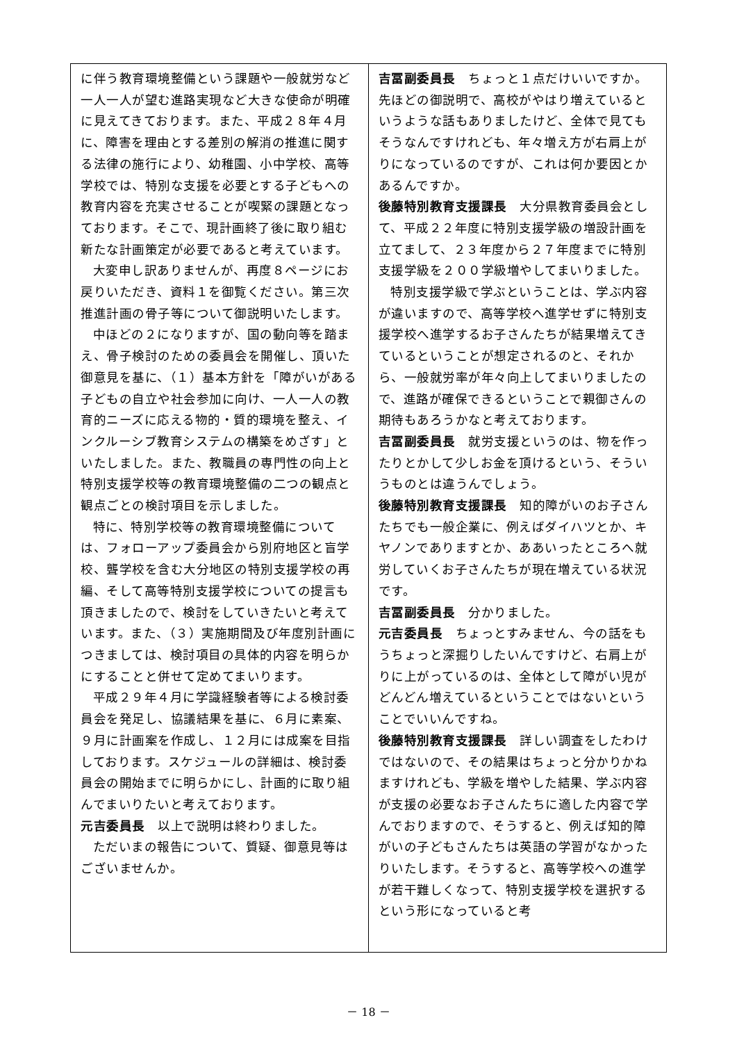に伴う教育環境整備という課題や一般就労など一人一人が望む進路実現など大きな使命が明確に見えてきております。また、平成２８年４月に、障害を理由とする差別の解消の推進に関する法律の施行により、幼稚園、小中学校、高等学校では、特別な支援を必要とする子どもへの教育内容を充実させることが喫緊の課題となっております。そこで、現計画終了後に取り組む新たな計画策定が必要であると考えています。
大変申し訳ありませんが、再度８ページにお戻りいただき、資料１を御覧ください。第三次推進計画の骨子等について御説明いたします。
中ほどの２になりますが、国の動向等を踏まえ、骨子検討のための委員会を開催し、頂いた御意見を基に、（１）基本方針を「障がいがある子どもの自立や社会参加に向け、一人一人の教育的ニーズに応える物的・質的環境を整え、インクルーシブ教育システムの構築をめざす」といたしました。また、教職員の専門性の向上と特別支援学校等の教育環境整備の二つの観点と観点ごとの検討項目を示しました。
特に、特別学校等の教育環境整備については、フォローアップ委員会から別府地区と盲学校、聾学校を含む大分地区の特別支援学校の再編、そして高等特別支援学校についての提言も頂きましたので、検討をしていきたいと考えています。また、（３）実施期間及び年度別計画につきましては、検討項目の具体的内容を明らかにすることと併せて定めてまいります。
平成２９年４月に学識経験者等による検討委員会を発足し、協議結果を基に、６月に素案、９月に計画案を作成し、１２月には成案を目指しております。スケジュールの詳細は、検討委員会の開始までに明らかにし、計画的に取り組んでまいりたいと考えております。
元吉委員長　以上で説明は終わりました。
ただいまの報告について、質疑、御意見等はございませんか。
吉冨副委員長　ちょっと１点だけいいですか。先ほどの御説明で、高校がやはり増えているというような話もありましたけど、全体で見てもそうなんですけれども、年々増え方が右肩上がりになっているのですが、これは何か要因とかあるんですか。
後藤特別教育支援課長　大分県教育委員会として、平成２２年度に特別支援学級の増設計画を立てまして、２３年度から２７年度までに特別支援学級を２００学級増やしてまいりました。
特別支援学級で学ぶということは、学ぶ内容が違いますので、高等学校へ進学せずに特別支援学校へ進学するお子さんたちが結果増えてきているということが想定されるのと、それから、一般就労率が年々向上してまいりましたので、進路が確保できるということで親御さんの期待もあろうかなと考えております。
吉冨副委員長　就労支援というのは、物を作ったりとかして少しお金を頂けるという、そういうものとは違うんでしょう。
後藤特別教育支援課長　知的障がいのお子さんたちでも一般企業に、例えばダイハツとか、キヤノンでありますとか、ああいったところへ就労していくお子さんたちが現在増えている状況です。
吉冨副委員長　分かりました。
元吉委員長　ちょっとすみません、今の話をもうちょっと深掘りしたいんですけど、右肩上がりに上がっているのは、全体として障がい児がどんどん増えているということではないということでいいんですね。
後藤特別教育支援課長　詳しい調査をしたわけではないので、その結果はちょっと分かりかねますけれども、学級を増やした結果、学ぶ内容が支援の必要なお子さんたちに適した内容で学んでおりますので、そうすると、例えば知的障がいの子どもさんたちは英語の学習がなかったりいたします。そうすると、高等学校への進学が若干難しくなって、特別支援学校を選択するという形になっていると考
－ 18 －